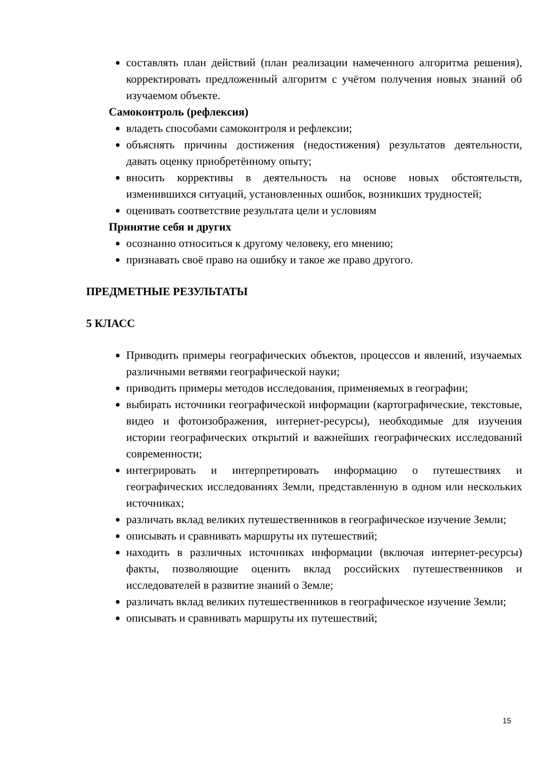составлять план действий (план реализации намеченного алгоритма решения), корректировать предложенный алгоритм с учётом получения новых знаний об изучаемом объекте.
Самоконтроль (рефлексия)
владеть способами самоконтроля и рефлексии;
объяснять причины достижения (недостижения) результатов деятельности, давать оценку приобретённому опыту;
вносить коррективы в деятельность на основе новых обстоятельств, изменившихся ситуаций, установленных ошибок, возникших трудностей;
оценивать соответствие результата цели и условиям
Принятие себя и других
осознанно относиться к другому человеку, его мнению;
признавать своё право на ошибку и такое же право другого.
ПРЕДМЕТНЫЕ РЕЗУЛЬТАТЫ
5 КЛАСС
Приводить примеры географических объектов, процессов и явлений, изучаемых различными ветвями географической науки;
приводить примеры методов исследования, применяемых в географии;
выбирать источники географической информации (картографические, текстовые, видео и фотоизображения, интернет-ресурсы), необходимые для изучения истории географических открытий и важнейших географических исследований современности;
интегрировать и интерпретировать информацию о путешествиях и географических исследованиях Земли, представленную в одном или нескольких источниках;
различать вклад великих путешественников в географическое изучение Земли;
описывать и сравнивать маршруты их путешествий;
находить в различных источниках информации (включая интернет-ресурсы) факты, позволяющие оценить вклад российских путешественников и исследователей в развитие знаний о Земле;
различать вклад великих путешественников в географическое изучение Земли;
описывать и сравнивать маршруты их путешествий;
15